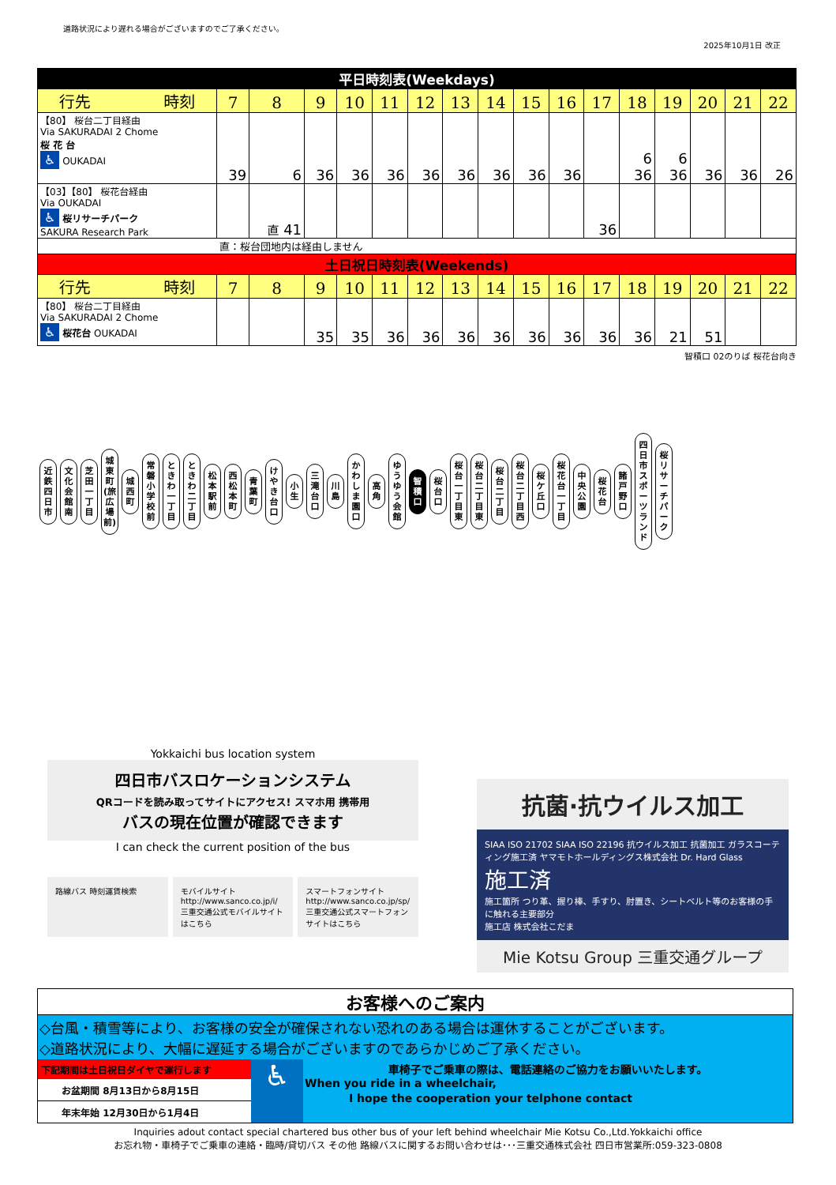道路状況により遅れる場合がございますのでご了承ください。
2025年10月1日 改正
| 平日時刻表(Weekdays) | | | | | | | | | | | | | | | | |
| 行先 時刻 | 7 | 8 | 9 | 10 | 11 | 12 | 13 | 14 | 15 | 16 | 17 | 18 | 19 | 20 | 21 | 22 |
| 【80】 桜台二丁目経由 Via SAKURADAI 2 Chome 桜 花 台 ♿ OUKADAI | 39 | 6 | 36 | 36 | 36 | 36 | 36 | 36 | 36 | 36 | | 6 36 | 6 36 | 36 | 36 | 26 |
| 【03】【80】 桜花台経由 Via OUKADAI ♿ 桜リサーチパーク SAKURA Research Park | | 直 41 | | | | | | | | | 36 | | | | | |
| 直：桜台団地内は経由しません | | | | | | | | | | | | | | | | |
| 土日祝日時刻表(Weekends) | | | | | | | | | | | | | | | | |
| 行先 時刻 | 7 | 8 | 9 | 10 | 11 | 12 | 13 | 14 | 15 | 16 | 17 | 18 | 19 | 20 | 21 | 22 |
| 【80】 桜台二丁目経由 Via SAKURADAI 2 Chome ♿ 桜花台 OUKADAI | | | 35 | 35 | 36 | 36 | 36 | 36 | 36 | 36 | 36 | 36 | 21 | 51 | | |
智積口 02のりば 桜花台向き
近鉄四日市
文化会館南
芝田一丁目
城東町(旅広場前)
城西町
常磐小学校前
ときわ一丁目
ときわ二丁目
松本駅前
西松本町
青葉町
けやき台口
小生
三滝台口
川島
かわしま園口
高角
ゆうゆう会館
智積口
桜台口
桜台一丁目東
桜台二丁目東
桜台二丁目
桜台二丁目西
桜ケ丘口
桜花台一丁目
中央公園
桜花台
諸戸野口
四日市スポーツランド
桜リサーチパーク
Yokkaichi bus location system
四日市バスロケーションシステム
QRコードを読み取ってサイトにアクセス! スマホ用 携帯用
バスの現在位置が確認できます
I can check the current position of the bus
路線バス 時刻運賃検索 モバイルサイト
http://www.sanco.co.jp/i/
三重交通公式モバイルサイトはこちら
スマートフォンサイト
http://www.sanco.co.jp/sp/
三重交通公式スマートフォンサイトはこちら
抗菌·抗ウイルス加工
SIAA ISO 21702 SIAA ISO 22196 抗ウイルス加工 抗菌加工 ガラスコーティング施工済 ヤマモトホールディングス株式会社 Dr. Hard Glass
施工済
施工箇所 つり革、握り棒、手すり、肘置き、シートベルト等のお客様の手に触れる主要部分
施工店 株式会社こだま
Mie Kotsu Group 三重交通グループ
お客様へのご案内
◇台風・積雪等により、お客様の安全が確保されない恐れのある場合は運休することがございます。
◇道路状況により、大幅に遅延する場合がございますのであらかじめご了承ください。
下記期間は土日祝日ダイヤで運行します
お盆期間 8月13日から8月15日
年末年始 12月30日から1月4日
♿
車椅子でご乗車の際は、電話連絡のご協力をお願いいたします。
When you ride in a wheelchair,
　　　　I hope the cooperation your telphone contact
Inquiries adout contact special chartered bus other bus of your left behind wheelchair Mie Kotsu Co.,Ltd.Yokkaichi office
お忘れ物・車椅子でご乗車の連絡・臨時/貸切バス その他 路線バスに関するお問い合わせは･･･三重交通株式会社 四日市営業所:059-323-0808